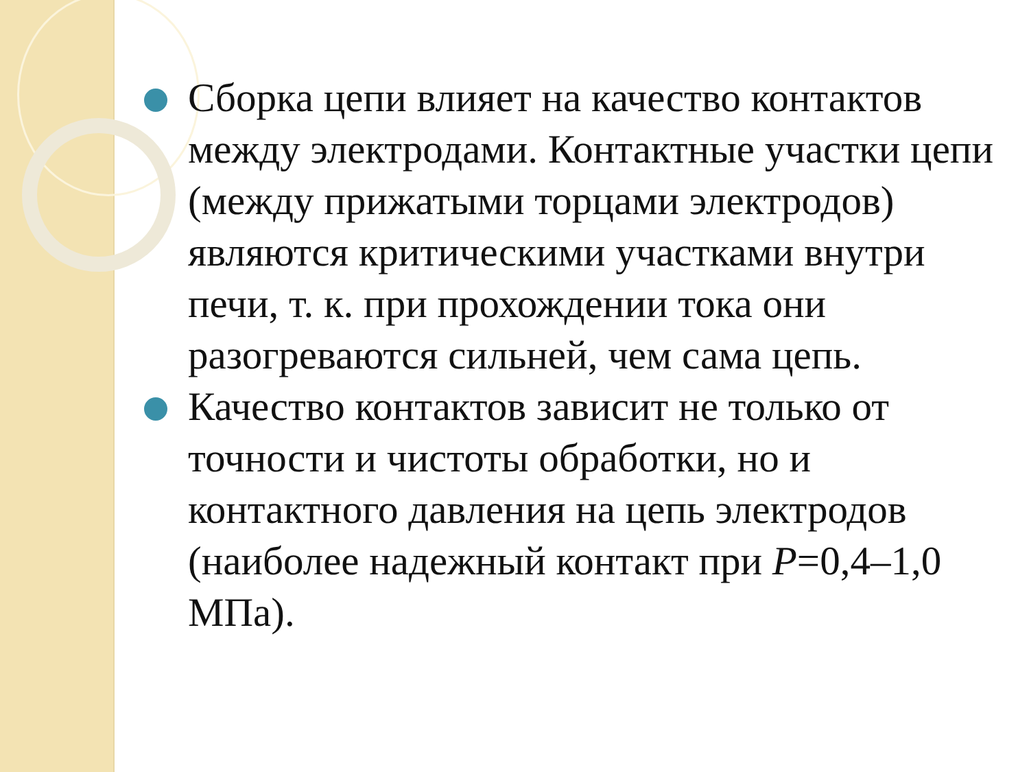Сборка цепи влияет на качество контактов между электродами. Контактные участки цепи (между прижатыми торцами электродов) являются критическими участками внутри печи, т. к. при прохождении тока они разогреваются сильней, чем сама цепь.
Качество контактов зависит не только от точности и чистоты обработки, но и контактного давления на цепь электродов (наиболее надежный контакт при P=0,4–1,0 МПа).